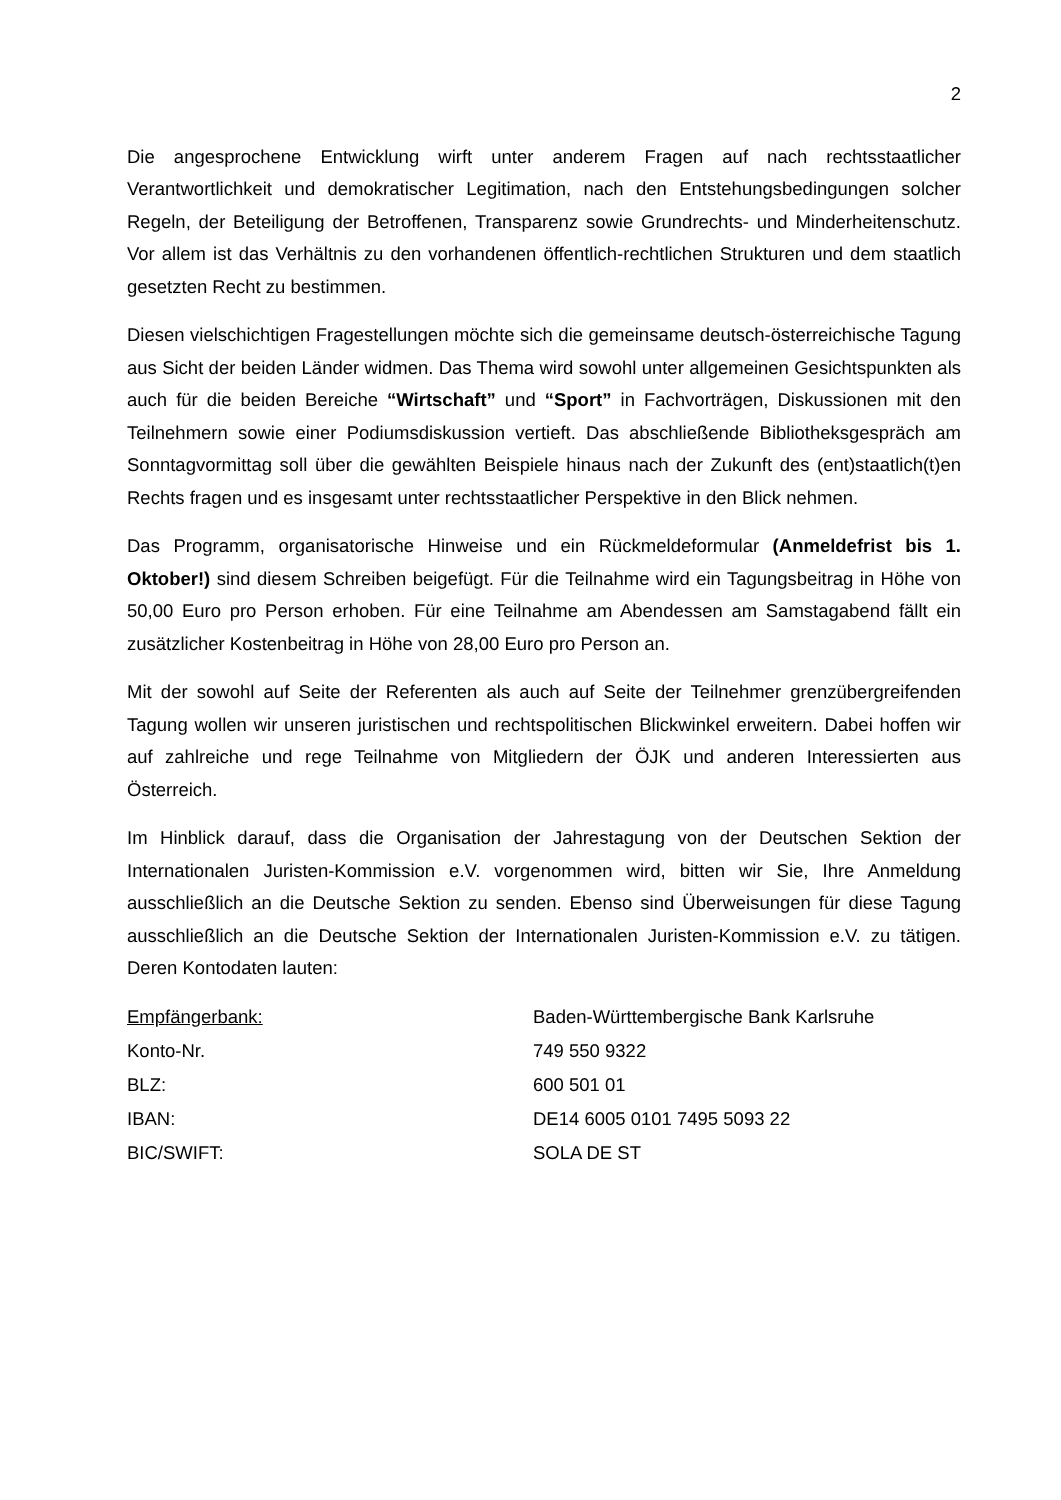2
Die angesprochene Entwicklung wirft unter anderem Fragen auf nach rechtsstaatlicher Verantwortlichkeit und demokratischer Legitimation, nach den Entstehungsbedingungen solcher Regeln, der Beteiligung der Betroffenen, Transparenz sowie Grundrechts- und Minderheitenschutz. Vor allem ist das Verhältnis zu den vorhandenen öffentlich-rechtlichen Strukturen und dem staatlich gesetzten Recht zu bestimmen.
Diesen vielschichtigen Fragestellungen möchte sich die gemeinsame deutsch-österreichische Tagung aus Sicht der beiden Länder widmen. Das Thema wird sowohl unter allgemeinen Gesichtspunkten als auch für die beiden Bereiche “Wirtschaft” und “Sport” in Fachvorträgen, Diskussionen mit den Teilnehmern sowie einer Podiumsdiskussion vertieft. Das abschließende Bibliotheksgespräch am Sonntagvormittag soll über die gewählten Beispiele hinaus nach der Zukunft des (ent)staatlich(t)en Rechts fragen und es insgesamt unter rechtsstaatlicher Perspektive in den Blick nehmen.
Das Programm, organisatorische Hinweise und ein Rückmeldeformular (Anmeldefrist bis 1. Oktober!) sind diesem Schreiben beigefügt. Für die Teilnahme wird ein Tagungsbeitrag in Höhe von 50,00 Euro pro Person erhoben. Für eine Teilnahme am Abendessen am Samstagabend fällt ein zusätzlicher Kostenbeitrag in Höhe von 28,00 Euro pro Person an.
Mit der sowohl auf Seite der Referenten als auch auf Seite der Teilnehmer grenzübergreifenden Tagung wollen wir unseren juristischen und rechtspolitischen Blickwinkel erweitern. Dabei hoffen wir auf zahlreiche und rege Teilnahme von Mitgliedern der ÖJK und anderen Interessierten aus Österreich.
Im Hinblick darauf, dass die Organisation der Jahrestagung von der Deutschen Sektion der Internationalen Juristen-Kommission e.V. vorgenommen wird, bitten wir Sie, Ihre Anmeldung ausschließlich an die Deutsche Sektion zu senden. Ebenso sind Überweisungen für diese Tagung ausschließlich an die Deutsche Sektion der Internationalen Juristen-Kommission e.V. zu tätigen. Deren Kontodaten lauten:
| Empfängerbank: | Baden-Württembergische Bank Karlsruhe |
| Konto-Nr. | 749 550 9322 |
| BLZ: | 600 501 01 |
| IBAN: | DE14 6005 0101 7495 5093 22 |
| BIC/SWIFT: | SOLA DE ST |